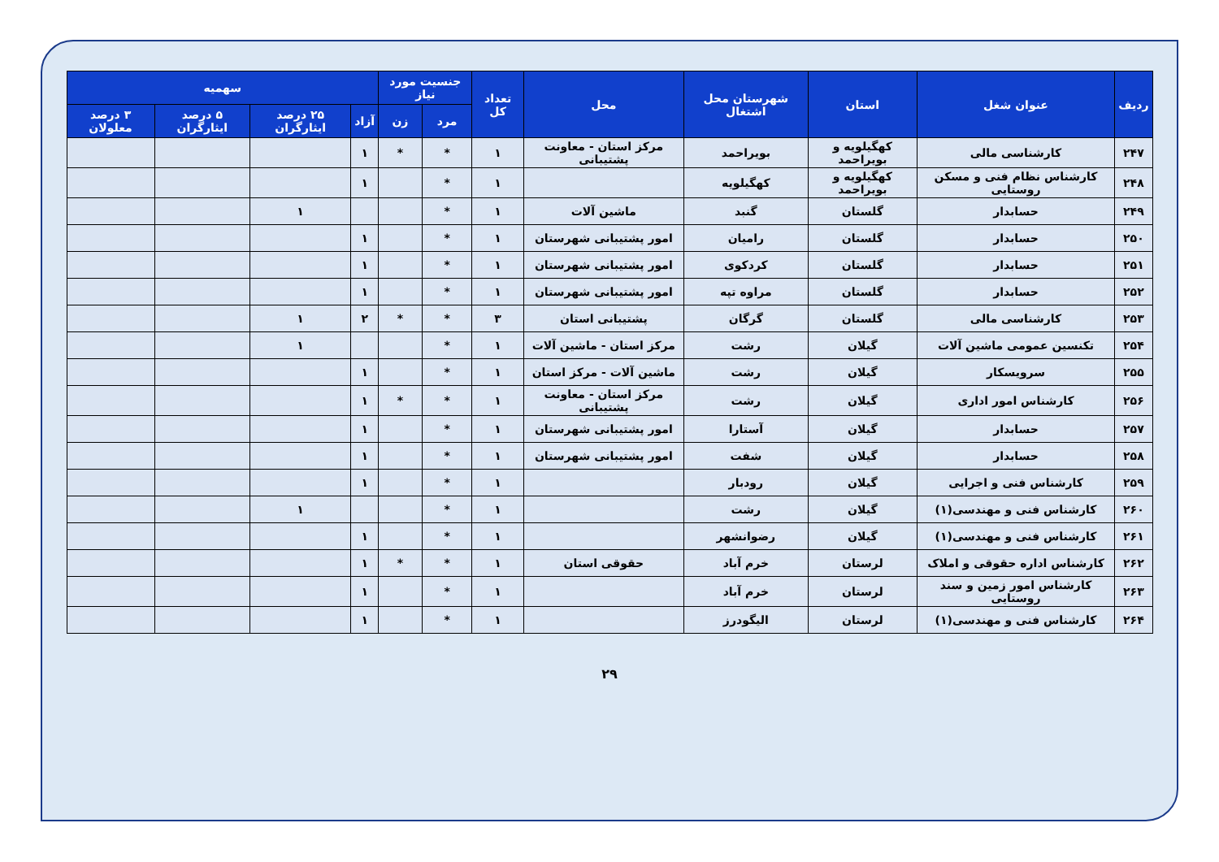| ردیف | عنوان شغل | استان | شهرستان محل اشتغال | محل | تعداد کل | جنسیت مورد نیاز | | سهمیه | | | |
| --- | --- | --- | --- | --- | --- | --- | --- | --- | --- | --- | --- |
| | | | | | | مرد | زن | آزاد | ۲۵ درصد ایثارگران | ۵ درصد ایثارگران | ۳ درصد معلولان |
| ۲۴۷ | کارشناسی مالی | کهگیلویه و بویراحمد | بویراحمد | مرکز استان - معاونت پشتیبانی | ۱ | * | * | ۱ | | | |
| ۲۴۸ | کارشناس نظام فنی و مسکن روستایی | کهگیلویه و بویراحمد | کهگیلویه | | ۱ | * | | ۱ | | | |
| ۲۴۹ | حسابدار | گلستان | گنبد | ماشین آلات | ۱ | * | | | ۱ | | |
| ۲۵۰ | حسابدار | گلستان | رامیان | امور پشتیبانی شهرستان | ۱ | * | | ۱ | | | |
| ۲۵۱ | حسابدار | گلستان | کردکوی | امور پشتیبانی شهرستان | ۱ | * | | ۱ | | | |
| ۲۵۲ | حسابدار | گلستان | مراوه تپه | امور پشتیبانی شهرستان | ۱ | * | | ۱ | | | |
| ۲۵۳ | کارشناسی مالی | گلستان | گرگان | پشتیبانی استان | ۳ | * | * | ۲ | ۱ | | |
| ۲۵۴ | تکنسین عمومی ماشین آلات | گیلان | رشت | مرکز استان - ماشین آلات | ۱ | * | | | ۱ | | |
| ۲۵۵ | سرویسکار | گیلان | رشت | ماشین آلات - مرکز استان | ۱ | * | | ۱ | | | |
| ۲۵۶ | کارشناس امور اداری | گیلان | رشت | مرکز استان - معاونت پشتیبانی | ۱ | * | * | ۱ | | | |
| ۲۵۷ | حسابدار | گیلان | آستارا | امور پشتیبانی شهرستان | ۱ | * | | ۱ | | | |
| ۲۵۸ | حسابدار | گیلان | شفت | امور پشتیبانی شهرستان | ۱ | * | | ۱ | | | |
| ۲۵۹ | کارشناس فنی و اجرایی | گیلان | رودبار | | ۱ | * | | ۱ | | | |
| ۲۶۰ | کارشناس فنی و مهندسی(۱) | گیلان | رشت | | ۱ | * | | | ۱ | | |
| ۲۶۱ | کارشناس فنی و مهندسی(۱) | گیلان | رضوانشهر | | ۱ | * | | ۱ | | | |
| ۲۶۲ | کارشناس اداره حقوقی و املاک | لرستان | خرم آباد | حقوقی استان | ۱ | * | * | ۱ | | | |
| ۲۶۳ | کارشناس امور زمین و سند روستایی | لرستان | خرم آباد | | ۱ | * | | ۱ | | | |
| ۲۶۴ | کارشناس فنی و مهندسی(۱) | لرستان | الیگودرز | | ۱ | * | | ۱ | | | |
۲۹